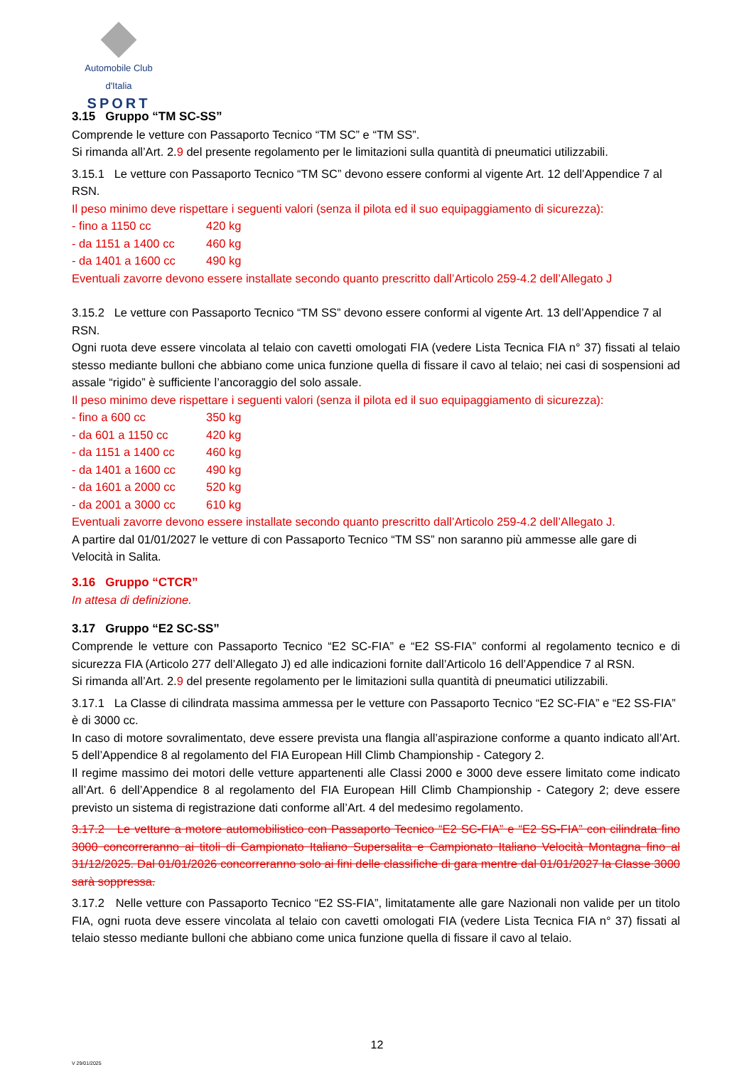Automobile Club d'Italia
SPORT
3.15 Gruppo “TM SC-SS”
Comprende le vetture con Passaporto Tecnico “TM SC” e “TM SS”.
Si rimanda all’Art. 2.9 del presente regolamento per le limitazioni sulla quantità di pneumatici utilizzabili.
3.15.1 Le vetture con Passaporto Tecnico “TM SC” devono essere conformi al vigente Art. 12 dell’Appendice 7 al RSN.
Il peso minimo deve rispettare i seguenti valori (senza il pilota ed il suo equipaggiamento di sicurezza):
- fino a 1150 cc 420 kg
- da 1151 a 1400 cc 460 kg
- da 1401 a 1600 cc 490 kg
Eventuali zavorre devono essere installate secondo quanto prescritto dall’Articolo 259-4.2 dell’Allegato J
3.15.2 Le vetture con Passaporto Tecnico “TM SS” devono essere conformi al vigente Art. 13 dell’Appendice 7 al RSN.
Ogni ruota deve essere vincolata al telaio con cavetti omologati FIA (vedere Lista Tecnica FIA n° 37) fissati al telaio stesso mediante bulloni che abbiano come unica funzione quella di fissare il cavo al telaio; nei casi di sospensioni ad assale “rigido” è sufficiente l’ancoraggio del solo assale.
Il peso minimo deve rispettare i seguenti valori (senza il pilota ed il suo equipaggiamento di sicurezza):
- fino a 600 cc 350 kg
- da 601 a 1150 cc 420 kg
- da 1151 a 1400 cc 460 kg
- da 1401 a 1600 cc 490 kg
- da 1601 a 2000 cc 520 kg
- da 2001 a 3000 cc 610 kg
Eventuali zavorre devono essere installate secondo quanto prescritto dall’Articolo 259-4.2 dell’Allegato J.
A partire dal 01/01/2027 le vetture di con Passaporto Tecnico “TM SS” non saranno più ammesse alle gare di Velocità in Salita.
3.16 Gruppo “CTCR”
In attesa di definizione.
3.17 Gruppo “E2 SC-SS”
Comprende le vetture con Passaporto Tecnico “E2 SC-FIA” e “E2 SS-FIA” conformi al regolamento tecnico e di sicurezza FIA (Articolo 277 dell’Allegato J) ed alle indicazioni fornite dall’Articolo 16 dell’Appendice 7 al RSN.
Si rimanda all’Art. 2.9 del presente regolamento per le limitazioni sulla quantità di pneumatici utilizzabili.
3.17.1 La Classe di cilindrata massima ammessa per le vetture con Passaporto Tecnico “E2 SC-FIA” e “E2 SS-FIA” è di 3000 cc.
In caso di motore sovralimentato, deve essere prevista una flangia all’aspirazione conforme a quanto indicato all’Art. 5 dell’Appendice 8 al regolamento del FIA European Hill Climb Championship - Category 2.
Il regime massimo dei motori delle vetture appartenenti alle Classi 2000 e 3000 deve essere limitato come indicato all’Art. 6 dell’Appendice 8 al regolamento del FIA European Hill Climb Championship - Category 2; deve essere previsto un sistema di registrazione dati conforme all’Art. 4 del medesimo regolamento.
3.17.2 Le vetture a motore automobilistico con Passaporto Tecnico “E2 SC-FIA” e “E2 SS-FIA” con cilindrata fino 3000 concorreranno ai titoli di Campionato Italiano Supersalita e Campionato Italiano Velocità Montagna fino al 31/12/2025. Dal 01/01/2026 concorreranno solo ai fini delle classifiche di gara mentre dal 01/01/2027 la Classe 3000 sarà soppressa.
3.17.2 Nelle vetture con Passaporto Tecnico “E2 SS-FIA”, limitatamente alle gare Nazionali non valide per un titolo FIA, ogni ruota deve essere vincolata al telaio con cavetti omologati FIA (vedere Lista Tecnica FIA n° 37) fissati al telaio stesso mediante bulloni che abbiano come unica funzione quella di fissare il cavo al telaio.
12
V 29/01/2025